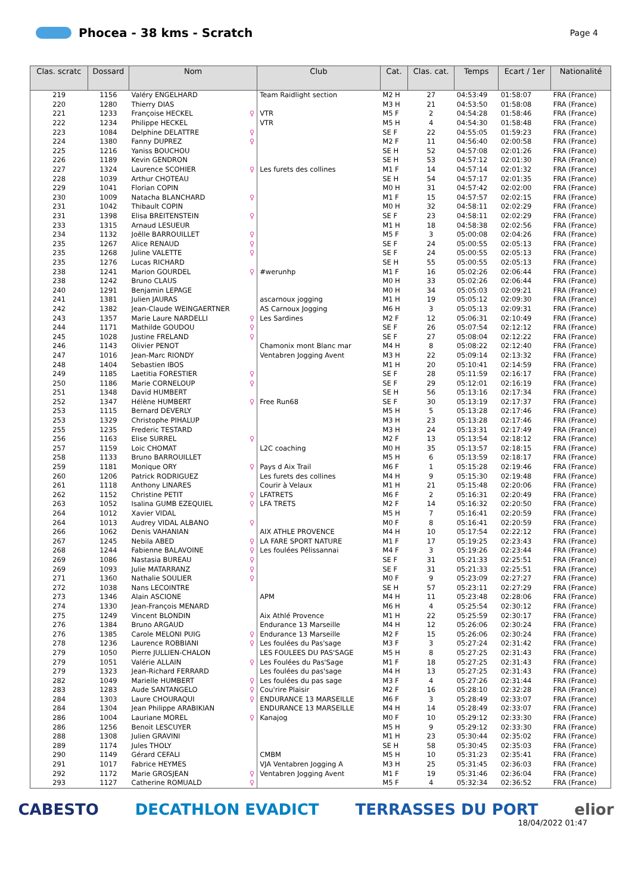Phocea - 38 kms - Scratch
Page 4
| Clas. scratc | Dossard | Nom | Club | Cat. | Clas. cat. | Temps | Ecart / 1er | Nationalité |
| --- | --- | --- | --- | --- | --- | --- | --- | --- |
| 219 | 1156 | Valéry ENGELHARD | Team Raidlight section | M2 H | 27 | 04:53:49 | 01:58:07 | FRA (France) |
| 220 | 1280 | Thierry DIAS | | M3 H | 21 | 04:53:50 | 01:58:08 | FRA (France) |
| 221 | 1233 | Françoise HECKEL ♀ | VTR | M5 F | 2 | 04:54:28 | 01:58:46 | FRA (France) |
| 222 | 1234 | Philippe HECKEL | VTR | M5 H | 4 | 04:54:30 | 01:58:48 | FRA (France) |
| 223 | 1084 | Delphine DELATTRE ♀ | | SE F | 22 | 04:55:05 | 01:59:23 | FRA (France) |
| 224 | 1380 | Fanny DUPREZ ♀ | | M2 F | 11 | 04:56:40 | 02:00:58 | FRA (France) |
| 225 | 1216 | Yaniss BOUCHOU | | SE H | 52 | 04:57:08 | 02:01:26 | FRA (France) |
| 226 | 1189 | Kevin GENDRON | | SE H | 53 | 04:57:12 | 02:01:30 | FRA (France) |
| 227 | 1324 | Laurence SCOHIER ♀ | Les furets des collines | M1 F | 14 | 04:57:14 | 02:01:32 | FRA (France) |
| 228 | 1039 | Arthur CHOTEAU | | SE H | 54 | 04:57:17 | 02:01:35 | FRA (France) |
| 229 | 1041 | Florian COPIN | | M0 H | 31 | 04:57:42 | 02:02:00 | FRA (France) |
| 230 | 1009 | Natacha BLANCHARD ♀ | | M1 F | 15 | 04:57:57 | 02:02:15 | FRA (France) |
| 231 | 1042 | Thibault COPIN | | M0 H | 32 | 04:58:11 | 02:02:29 | FRA (France) |
| 231 | 1398 | Elisa BREITENSTEIN ♀ | | SE F | 23 | 04:58:11 | 02:02:29 | FRA (France) |
| 233 | 1315 | Arnaud LESUEUR | | M1 H | 18 | 04:58:38 | 02:02:56 | FRA (France) |
| 234 | 1132 | Joëlle BARROUILLET ♀ | | M5 F | 3 | 05:00:08 | 02:04:26 | FRA (France) |
| 235 | 1267 | Alice RENAUD ♀ | | SE F | 24 | 05:00:55 | 02:05:13 | FRA (France) |
| 235 | 1268 | Juline VALETTE ♀ | | SE F | 24 | 05:00:55 | 02:05:13 | FRA (France) |
| 235 | 1276 | Lucas RICHARD | | SE H | 55 | 05:00:55 | 02:05:13 | FRA (France) |
| 238 | 1241 | Marion GOURDEL ♀ | #werunhp | M1 F | 16 | 05:02:26 | 02:06:44 | FRA (France) |
| 238 | 1242 | Bruno CLAUS | | M0 H | 33 | 05:02:26 | 02:06:44 | FRA (France) |
| 240 | 1291 | Benjamin LEPAGE | | M0 H | 34 | 05:05:03 | 02:09:21 | FRA (France) |
| 241 | 1381 | Julien JAURAS | ascarnoux jogging | M1 H | 19 | 05:05:12 | 02:09:30 | FRA (France) |
| 242 | 1382 | Jean-Claude WEINGAERTNER | AS Carnoux Jogging | M6 H | 3 | 05:05:13 | 02:09:31 | FRA (France) |
| 243 | 1357 | Marie Laure NARDELLI ♀ | Les Sardines | M2 F | 12 | 05:06:31 | 02:10:49 | FRA (France) |
| 244 | 1171 | Mathilde GOUDOU ♀ | | SE F | 26 | 05:07:54 | 02:12:12 | FRA (France) |
| 245 | 1028 | Justine FRELAND ♀ | | SE F | 27 | 05:08:04 | 02:12:22 | FRA (France) |
| 246 | 1143 | Olivier PENOT | Chamonix mont Blanc mar | M4 H | 8 | 05:08:22 | 02:12:40 | FRA (France) |
| 247 | 1016 | Jean-Marc RIONDY | Ventabren Jogging Avent | M3 H | 22 | 05:09:14 | 02:13:32 | FRA (France) |
| 248 | 1404 | Sebastien IBOS | | M1 H | 20 | 05:10:41 | 02:14:59 | FRA (France) |
| 249 | 1185 | Laetitia FORESTIER ♀ | | SE F | 28 | 05:11:59 | 02:16:17 | FRA (France) |
| 250 | 1186 | Marie CORNELOUP ♀ | | SE F | 29 | 05:12:01 | 02:16:19 | FRA (France) |
| 251 | 1348 | David HUMBERT | | SE H | 56 | 05:13:16 | 02:17:34 | FRA (France) |
| 252 | 1347 | Hélène HUMBERT ♀ | Free Run68 | SE F | 30 | 05:13:19 | 02:17:37 | FRA (France) |
| 253 | 1115 | Bernard DEVERLY | | M5 H | 5 | 05:13:28 | 02:17:46 | FRA (France) |
| 253 | 1329 | Christophe PIHALUP | | M3 H | 23 | 05:13:28 | 02:17:46 | FRA (France) |
| 255 | 1235 | Frederic TESTARD | | M3 H | 24 | 05:13:31 | 02:17:49 | FRA (France) |
| 256 | 1163 | Elise SURREL ♀ | | M2 F | 13 | 05:13:54 | 02:18:12 | FRA (France) |
| 257 | 1159 | Loic CHOMAT | L2C coaching | M0 H | 35 | 05:13:57 | 02:18:15 | FRA (France) |
| 258 | 1133 | Bruno BARROUILLET | | M5 H | 6 | 05:13:59 | 02:18:17 | FRA (France) |
| 259 | 1181 | Monique ORY ♀ | Pays d Aix Trail | M6 F | 1 | 05:15:28 | 02:19:46 | FRA (France) |
| 260 | 1206 | Patrick RODRIGUEZ | Les furets des collines | M4 H | 9 | 05:15:30 | 02:19:48 | FRA (France) |
| 261 | 1118 | Anthony LINARES | Courir à Velaux | M1 H | 21 | 05:15:48 | 02:20:06 | FRA (France) |
| 262 | 1152 | Christine PETIT ♀ | LFATRETS | M6 F | 2 | 05:16:31 | 02:20:49 | FRA (France) |
| 263 | 1052 | Isalina GUMB EZEQUIEL ♀ | LFA TRETS | M2 F | 14 | 05:16:32 | 02:20:50 | FRA (France) |
| 264 | 1012 | Xavier VIDAL | | M5 H | 7 | 05:16:41 | 02:20:59 | FRA (France) |
| 264 | 1013 | Audrey VIDAL ALBANO ♀ | | M0 F | 8 | 05:16:41 | 02:20:59 | FRA (France) |
| 266 | 1062 | Denis VAHANIAN | AIX ATHLE PROVENCE | M4 H | 10 | 05:17:54 | 02:22:12 | FRA (France) |
| 267 | 1245 | Nebila ABED ♀ | LA FARE SPORT NATURE | M1 F | 17 | 05:19:25 | 02:23:43 | FRA (France) |
| 268 | 1244 | Fabienne BALAVOINE ♀ | Les foulées Pélissannai | M4 F | 3 | 05:19:26 | 02:23:44 | FRA (France) |
| 269 | 1086 | Nastasia BUREAU ♀ | | SE F | 31 | 05:21:33 | 02:25:51 | FRA (France) |
| 269 | 1093 | Julie MATARRANZ ♀ | | SE F | 31 | 05:21:33 | 02:25:51 | FRA (France) |
| 271 | 1360 | Nathalie SOULIER ♀ | | M0 F | 9 | 05:23:09 | 02:27:27 | FRA (France) |
| 272 | 1038 | Nans LECOINTRE | | SE H | 57 | 05:23:11 | 02:27:29 | FRA (France) |
| 273 | 1346 | Alain ASCIONE | APM | M4 H | 11 | 05:23:48 | 02:28:06 | FRA (France) |
| 274 | 1330 | Jean-François MENARD | | M6 H | 4 | 05:25:54 | 02:30:12 | FRA (France) |
| 275 | 1249 | Vincent BLONDIN | Aix Athlé Provence | M1 H | 22 | 05:25:59 | 02:30:17 | FRA (France) |
| 276 | 1384 | Bruno ARGAUD | Endurance 13 Marseille | M4 H | 12 | 05:26:06 | 02:30:24 | FRA (France) |
| 276 | 1385 | Carole MELONI PUIG ♀ | Endurance 13 Marseille | M2 F | 15 | 05:26:06 | 02:30:24 | FRA (France) |
| 278 | 1236 | Laurence ROBBIANI ♀ | Les foulées du Pas'sage | M3 F | 3 | 05:27:24 | 02:31:42 | FRA (France) |
| 279 | 1050 | Pierre JULLIEN-CHALON | LES FOULEES DU PAS'SAGE | M5 H | 8 | 05:27:25 | 02:31:43 | FRA (France) |
| 279 | 1051 | Valérie ALLAIN ♀ | Les Foulées du Pas'Sage | M1 F | 18 | 05:27:25 | 02:31:43 | FRA (France) |
| 279 | 1323 | Jean-Richard FERRARD | Les foulées du pas'sage | M4 H | 13 | 05:27:25 | 02:31:43 | FRA (France) |
| 282 | 1049 | Marielle HUMBERT ♀ | Les foulées du pas sage | M3 F | 4 | 05:27:26 | 02:31:44 | FRA (France) |
| 283 | 1283 | Aude SANTANGELO ♀ | Cou'rire Plaisir | M2 F | 16 | 05:28:10 | 02:32:28 | FRA (France) |
| 284 | 1303 | Laure CHOURAQUI ♀ | ENDURANCE 13 MARSEILLE | M6 F | 3 | 05:28:49 | 02:33:07 | FRA (France) |
| 284 | 1304 | Jean Philippe ARABIKIAN | ENDURANCE 13 MARSEILLE | M4 H | 14 | 05:28:49 | 02:33:07 | FRA (France) |
| 286 | 1004 | Lauriane MOREL ♀ | Kanajog | M0 F | 10 | 05:29:12 | 02:33:30 | FRA (France) |
| 286 | 1256 | Benoit LESCUYER | | M5 H | 9 | 05:29:12 | 02:33:30 | FRA (France) |
| 288 | 1308 | Julien GRAVINI | | M1 H | 23 | 05:30:44 | 02:35:02 | FRA (France) |
| 289 | 1174 | Jules THOLY | | SE H | 58 | 05:30:45 | 02:35:03 | FRA (France) |
| 290 | 1149 | Gérard CEFALI | CMBM | M5 H | 10 | 05:31:23 | 02:35:41 | FRA (France) |
| 291 | 1017 | Fabrice HEYMES | VJA Ventabren Jogging A | M3 H | 25 | 05:31:45 | 02:36:03 | FRA (France) |
| 292 | 1172 | Marie GROSJEAN ♀ | Ventabren Jogging Avent | M1 F | 19 | 05:31:46 | 02:36:04 | FRA (France) |
| 293 | 1127 | Catherine ROMUALD ♀ | | M5 F | 4 | 05:32:34 | 02:36:52 | FRA (France) |
CABESTO DECATHLON EVADICT TERRASSES DU PORT elior
18/04/2022 01:47